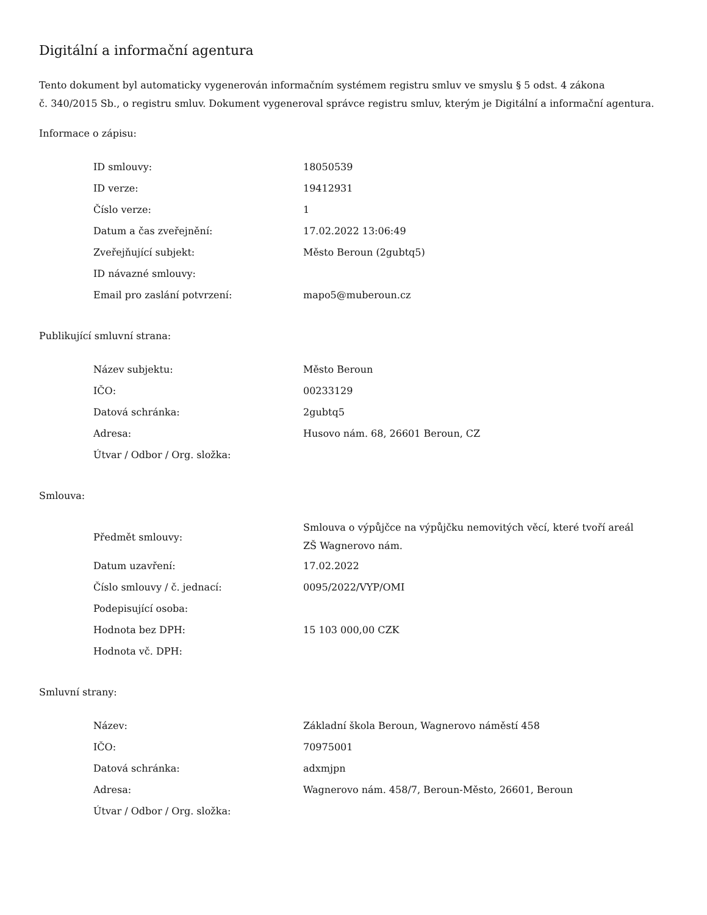Digitální a informační agentura
Tento dokument byl automaticky vygenerován informačním systémem registru smluv ve smyslu § 5 odst. 4 zákona
č. 340/2015 Sb., o registru smluv. Dokument vygeneroval správce registru smluv, kterým je Digitální a informační agentura.
Informace o zápisu:
| ID smlouvy: | 18050539 |
| ID verze: | 19412931 |
| Číslo verze: | 1 |
| Datum a čas zveřejnění: | 17.02.2022 13:06:49 |
| Zveřejňující subjekt: | Město Beroun (2gubtq5) |
| ID návazné smlouvy: | |
| Email pro zaslání potvrzení: | mapo5@muberoun.cz |
Publikující smluvní strana:
| Název subjektu: | Město Beroun |
| IČO: | 00233129 |
| Datová schránka: | 2gubtq5 |
| Adresa: | Husovo nám. 68, 26601 Beroun, CZ |
| Útvar / Odbor / Org. složka: | |
Smlouva:
| Předmět smlouvy: | Smlouva o výpůjčce na výpůjčku nemovitých věcí, které tvoří areál ZŠ Wagnerovo nám. |
| Datum uzavření: | 17.02.2022 |
| Číslo smlouvy / č. jednací: | 0095/2022/VYP/OMI |
| Podepisující osoba: | |
| Hodnota bez DPH: | 15 103 000,00 CZK |
| Hodnota vč. DPH: | |
Smluvní strany:
| Název: | Základní škola Beroun, Wagnerovo náměstí 458 |
| IČO: | 70975001 |
| Datová schránka: | adxmjpn |
| Adresa: | Wagnerovo nám. 458/7, Beroun-Město, 26601, Beroun |
| Útvar / Odbor / Org. složka: | |